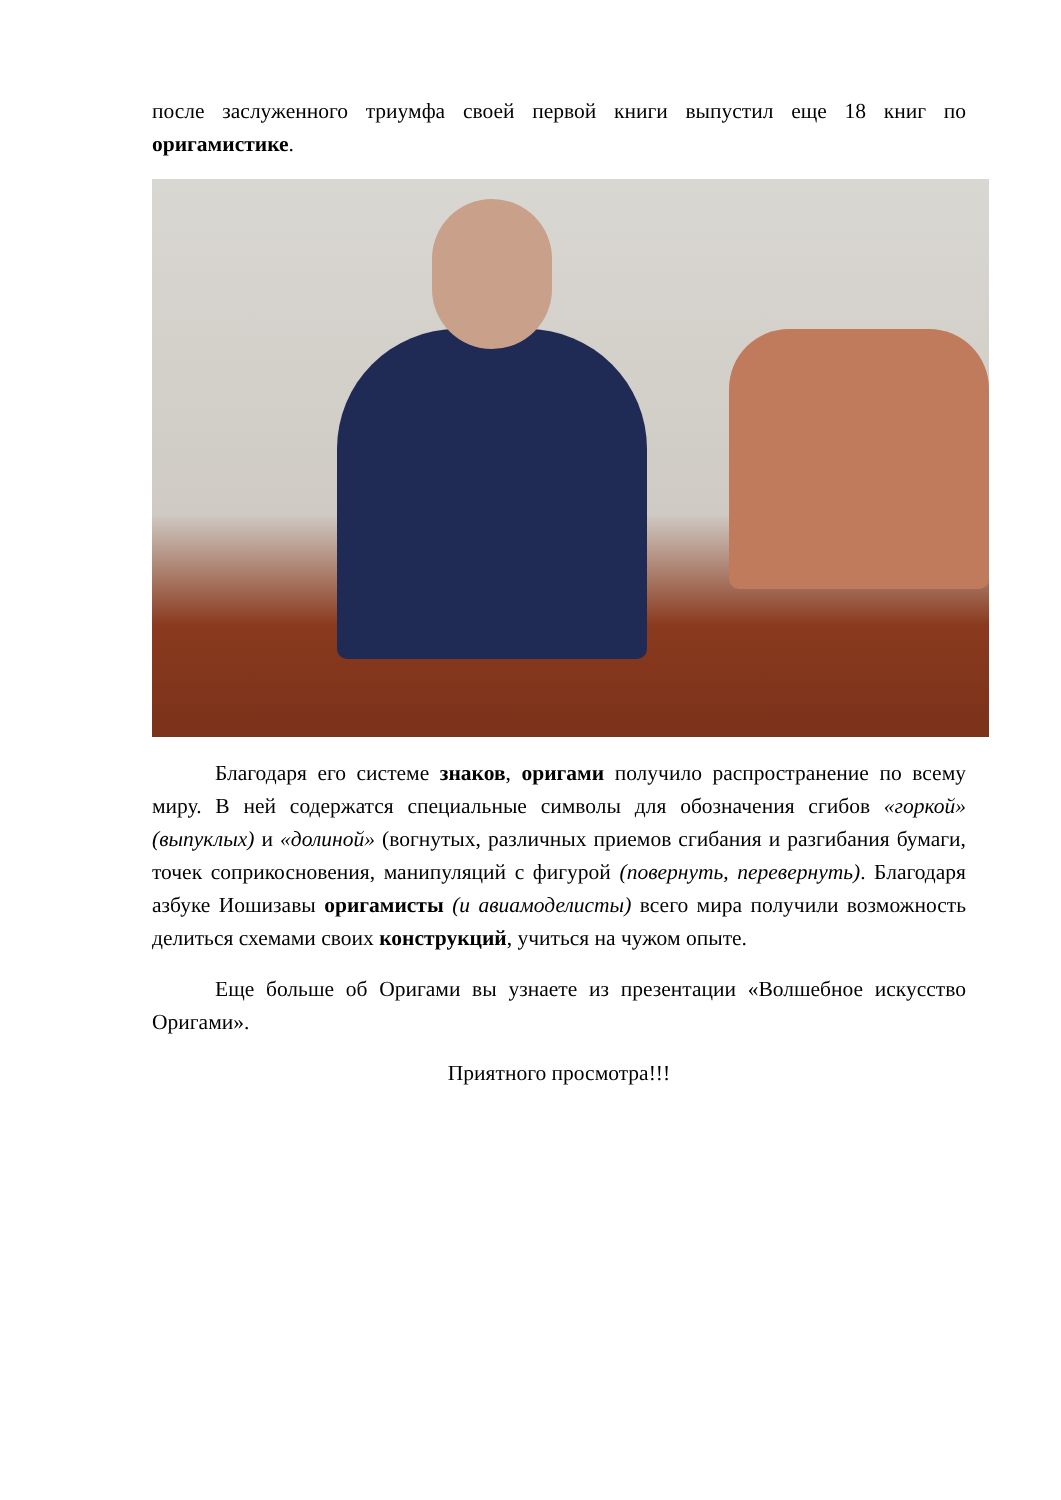после заслуженного триумфа своей первой книги выпустил еще 18 книг по оригамистике.
Благодаря его системе знаков, оригами получило распространение по всему миру. В ней содержатся специальные символы для обозначения сгибов «горкой» (выпуклых) и «долиной» (вогнутых, различных приемов сгибания и разгибания бумаги, точек соприкосновения, манипуляций с фигурой (повернуть, перевернуть). Благодаря азбуке Иошизавы оригамисты (и авиамоделисты) всего мира получили возможность делиться схемами своих конструкций, учиться на чужом опыте.
Еще больше об Оригами вы узнаете из презентации «Волшебное искусство Оригами».
Приятного просмотра!!!